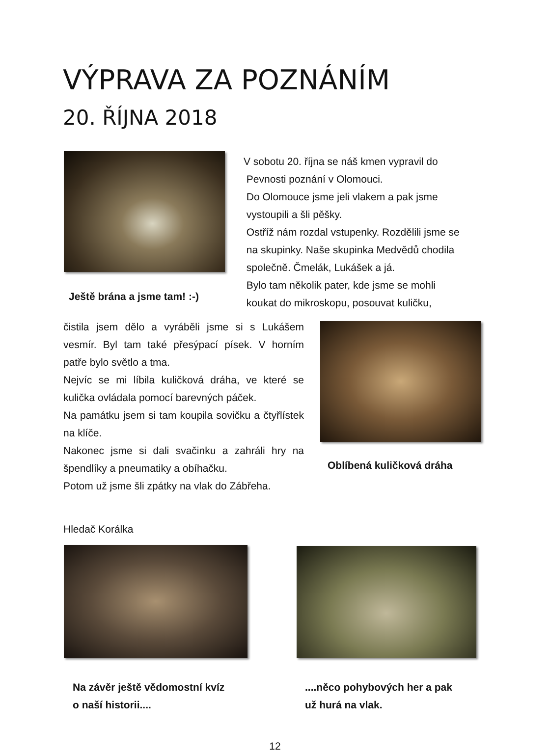VÝPRAVA ZA POZNÁNÍM
20. ŘÍJNA 2018
Ještě brána a jsme tam! :-)
V sobotu 20. října se náš kmen vypravil do
Pevnosti poznání v Olomouci.
Do Olomouce jsme jeli vlakem a pak jsme
vystoupili a šli pěšky.
Ostříž nám rozdal vstupenky. Rozdělili jsme se
na skupinky. Naše skupinka Medvědů chodila
společně. Čmelák, Lukášek a já.
Bylo tam několik pater, kde jsme se mohli
koukat do mikroskopu, posouvat kuličku,
čistila jsem dělo a vyráběli jsme si s Lukášem vesmír. Byl tam také přesýpací písek. V horním patře bylo světlo a tma.
Nejvíc se mi líbila kuličková dráha, ve které se kulička ovládala pomocí barevných páček.
Na památku jsem si tam koupila sovičku a čtyřlístek na klíče.
Nakonec jsme si dali svačinku a zahráli hry na špendlíky a pneumatiky a obíhačku.
Potom už jsme šli zpátky na vlak do Zábřeha.
Oblíbená kuličková dráha
Hledač Korálka
Na závěr ještě vědomostní kvíz
o naší historii....
....něco pohybových her a pak
už hurá na vlak.
12